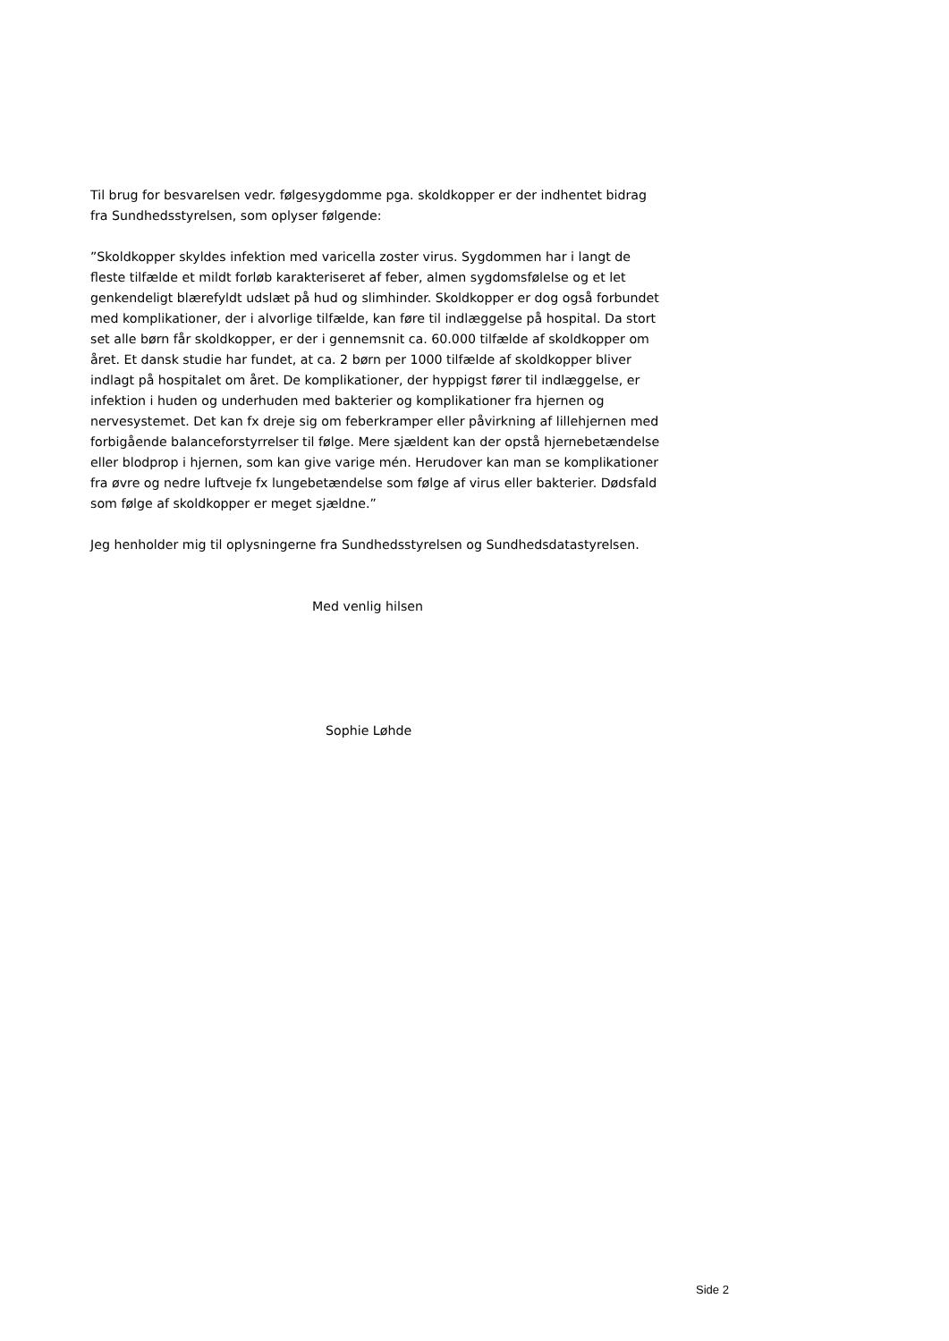Til brug for besvarelsen vedr. følgesygdomme pga. skoldkopper er der indhentet bidrag fra Sundhedsstyrelsen, som oplyser følgende:
”Skoldkopper skyldes infektion med varicella zoster virus. Sygdommen har i langt de fleste tilfælde et mildt forløb karakteriseret af feber, almen sygdomsfølelse og et let genkendeligt blærefyldt udslæt på hud og slimhinder. Skoldkopper er dog også forbundet med komplikationer, der i alvorlige tilfælde, kan føre til indlæggelse på hospital. Da stort set alle børn får skoldkopper, er der i gennemsnit ca. 60.000 tilfælde af skoldkopper om året. Et dansk studie har fundet, at ca. 2 børn per 1000 tilfælde af skoldkopper bliver indlagt på hospitalet om året. De komplikationer, der hyppigst fører til indlæggelse, er infektion i huden og underhuden med bakterier og komplikationer fra hjernen og nervesystemet. Det kan fx dreje sig om feberkramper eller påvirkning af lillehjernen med forbigående balanceforstyrrelser til følge. Mere sjældent kan der opstå hjernebetændelse eller blodprop i hjernen, som kan give varige mén. Herudover kan man se komplikationer fra øvre og nedre luftveje fx lungebetændelse som følge af virus eller bakterier. Dødsfald som følge af skoldkopper er meget sjældne.”
Jeg henholder mig til oplysningerne fra Sundhedsstyrelsen og Sundhedsdatastyrelsen.
Med venlig hilsen
Sophie Løhde
Side 2